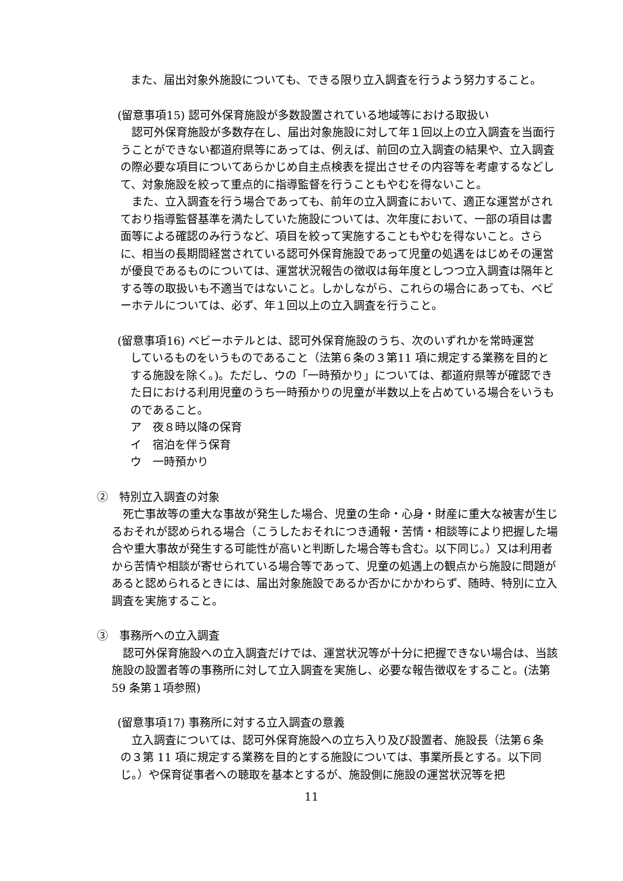また、届出対象外施設についても、できる限り立入調査を行うよう努力すること。
(留意事項15) 認可外保育施設が多数設置されている地域等における取扱い
　認可外保育施設が多数存在し、届出対象施設に対して年１回以上の立入調査を当面行うことができない都道府県等にあっては、例えば、前回の立入調査の結果や、立入調査の際必要な項目についてあらかじめ自主点検表を提出させその内容等を考慮するなどして、対象施設を絞って重点的に指導監督を行うこともやむを得ないこと。
　また、立入調査を行う場合であっても、前年の立入調査において、適正な運営がされており指導監督基準を満たしていた施設については、次年度において、一部の項目は書面等による確認のみ行うなど、項目を絞って実施することもやむを得ないこと。さらに、相当の長期間経営されている認可外保育施設であって児童の処遇をはじめその運営が優良であるものについては、運営状況報告の徴収は毎年度としつつ立入調査は隔年とする等の取扱いも不適当ではないこと。しかしながら、これらの場合にあっても、ベビーホテルについては、必ず、年１回以上の立入調査を行うこと。
(留意事項16) ベビーホテルとは、認可外保育施設のうち、次のいずれかを常時運営
しているものをいうものであること（法第６条の３第11 項に規定する業務を目的とする施設を除く。)。ただし、ウの「一時預かり」については、都道府県等が確認できた日における利用児童のうち一時預かりの児童が半数以上を占めている場合をいうものであること。
ア　夜８時以降の保育
イ　宿泊を伴う保育
ウ　一時預かり
②　特別立入調査の対象
　死亡事故等の重大な事故が発生した場合、児童の生命・心身・財産に重大な被害が生じるおそれが認められる場合（こうしたおそれにつき通報・苦情・相談等により把握した場合や重大事故が発生する可能性が高いと判断した場合等も含む。以下同じ。）又は利用者から苦情や相談が寄せられている場合等であって、児童の処遇上の観点から施設に問題があると認められるときには、届出対象施設であるか否かにかかわらず、随時、特別に立入調査を実施すること。
③　事務所への立入調査
　認可外保育施設への立入調査だけでは、運営状況等が十分に把握できない場合は、当該施設の設置者等の事務所に対して立入調査を実施し、必要な報告徴収をすること。(法第59 条第１項参照)
(留意事項17) 事務所に対する立入調査の意義
　立入調査については、認可外保育施設への立ち入り及び設置者、施設長（法第６条の３第 11 項に規定する業務を目的とする施設については、事業所長とする。以下同じ。）や保育従事者への聴取を基本とするが、施設側に施設の運営状況等を把
11